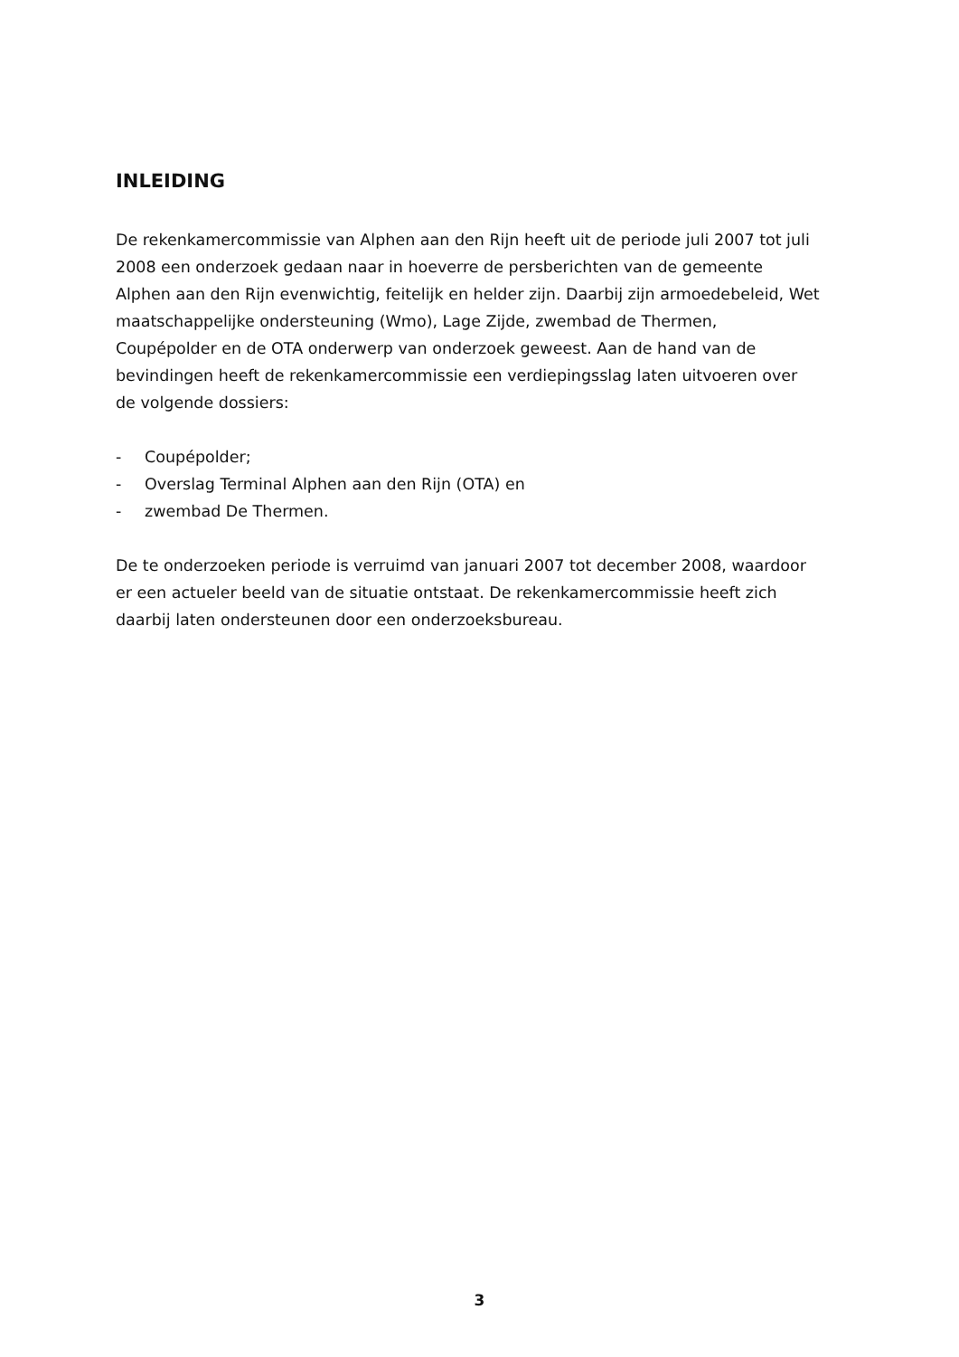INLEIDING
De rekenkamercommissie van Alphen aan den Rijn heeft uit de periode juli 2007 tot juli 2008 een onderzoek gedaan naar in hoeverre de persberichten van de gemeente Alphen aan den Rijn evenwichtig, feitelijk en helder zijn. Daarbij zijn armoedebeleid, Wet maatschappelijke ondersteuning (Wmo), Lage Zijde, zwembad de Thermen, Coupépolder en de OTA onderwerp van onderzoek geweest. Aan de hand van de bevindingen heeft de rekenkamercommissie een verdiepingsslag laten uitvoeren over de volgende dossiers:
- Coupépolder;
- Overslag Terminal Alphen aan den Rijn (OTA) en
- zwembad De Thermen.
De te onderzoeken periode is verruimd van januari 2007 tot december 2008, waardoor er een actueler beeld van de situatie ontstaat. De rekenkamercommissie heeft zich daarbij laten ondersteunen door een onderzoeksbureau.
3